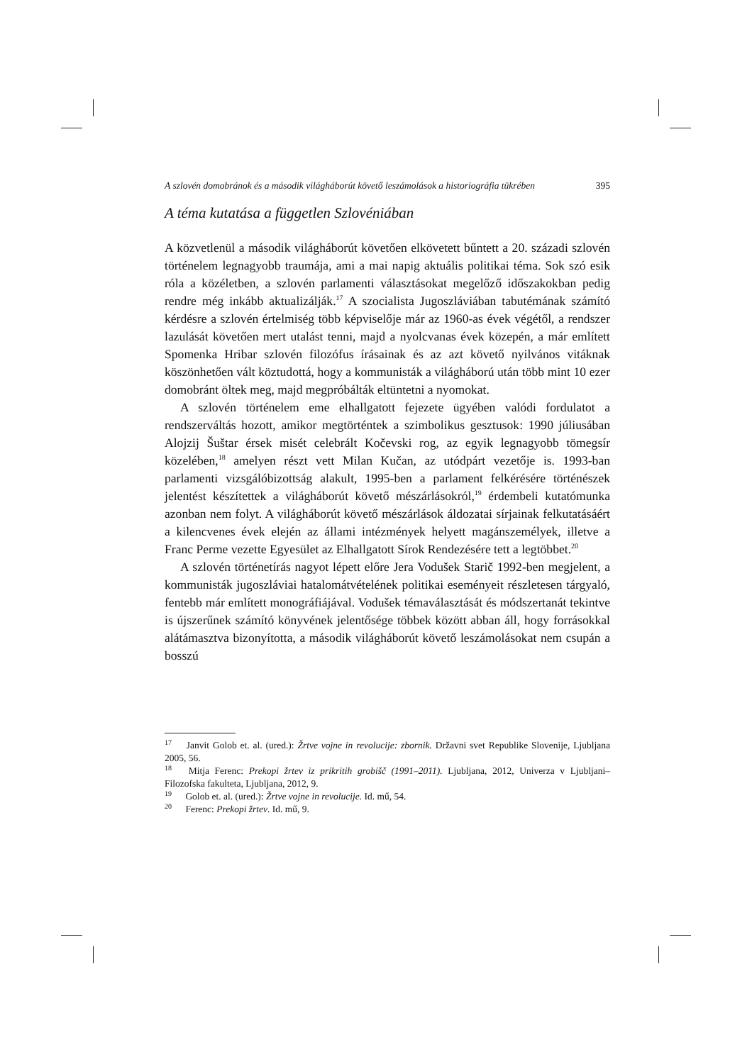A szlovén domobránok és a második világháborút követő leszámolások a historiográfia tükrében 395
A téma kutatása a független Szlovéniában
A közvetlenül a második világháborút követően elkövetett bűntett a 20. századi szlovén történelem legnagyobb traumája, ami a mai napig aktuális politikai téma. Sok szó esik róla a közéletben, a szlovén parlamenti választásokat megelőző időszakokban pedig rendre még inkább aktualizálják.<sup>17</sup> A szocialista Jugoszláviában tabutémának számító kérdésre a szlovén értelmiség több képviselője már az 1960-as évek végétől, a rendszer lazulását követően mert utalást tenni, majd a nyolcvanas évek közepén, a már említett Spomenka Hribar szlovén filozófus írásainak és az azt követő nyilvános vitáknak köszönhetően vált köztudottá, hogy a kommunisták a világháború után több mint 10 ezer domobránt öltek meg, majd megpróbálták eltüntetni a nyomokat.
A szlovén történelem eme elhallgatott fejezete ügyében valódi fordulatot a rendszerváltás hozott, amikor megtörténtek a szimbolikus gesztusok: 1990 júliusában Alojzij Šuštar érsek misét celebrált Kočevski rog, az egyik legnagyobb tömegsír közelében,<sup>18</sup> amelyen részt vett Milan Kučan, az utódpárt vezetője is. 1993-ban parlamenti vizsgálóbizottság alakult, 1995-ben a parlament felkérésére történészek jelentést készítettek a világháborút követő mészárlásokról,<sup>19</sup> érdembeli kutatómunka azonban nem folyt. A világháborút követő mészárlások áldozatai sírjainak felkutatásáért a kilencvenes évek elején az állami intézmények helyett magánszemélyek, illetve a Franc Perme vezette Egyesület az Elhallgatott Sírok Rendezésére tett a legtöbbet.<sup>20</sup>
A szlovén történetírás nagyot lépett előre Jera Vodušek Starič 1992-ben megjelent, a kommunisták jugoszláviai hatalomátvételének politikai eseményeit részletesen tárgyaló, fentebb már említett monográfiájával. Vodušek témaválasztását és módszertanát tekintve is újszerűnek számító könyvének jelentősége többek között abban áll, hogy forrásokkal alátámasztva bizonyította, a második világháborút követő leszámolásokat nem csupán a bosszú
<sup>17</sup> Janvit Golob et. al. (ured.): Žrtve vojne in revolucije: zbornik. Državni svet Republike Slovenije, Ljubljana 2005, 56.
<sup>18</sup> Mitja Ferenc: Prekopi žrtev iz prikritih grobišč (1991–2011). Ljubljana, 2012, Univerza v Ljubljani–Filozofska fakulteta, Ljubljana, 2012, 9.
<sup>19</sup> Golob et. al. (ured.): Žrtve vojne in revolucije. Id. mű, 54.
<sup>20</sup> Ferenc: Prekopi žrtev. Id. mű, 9.